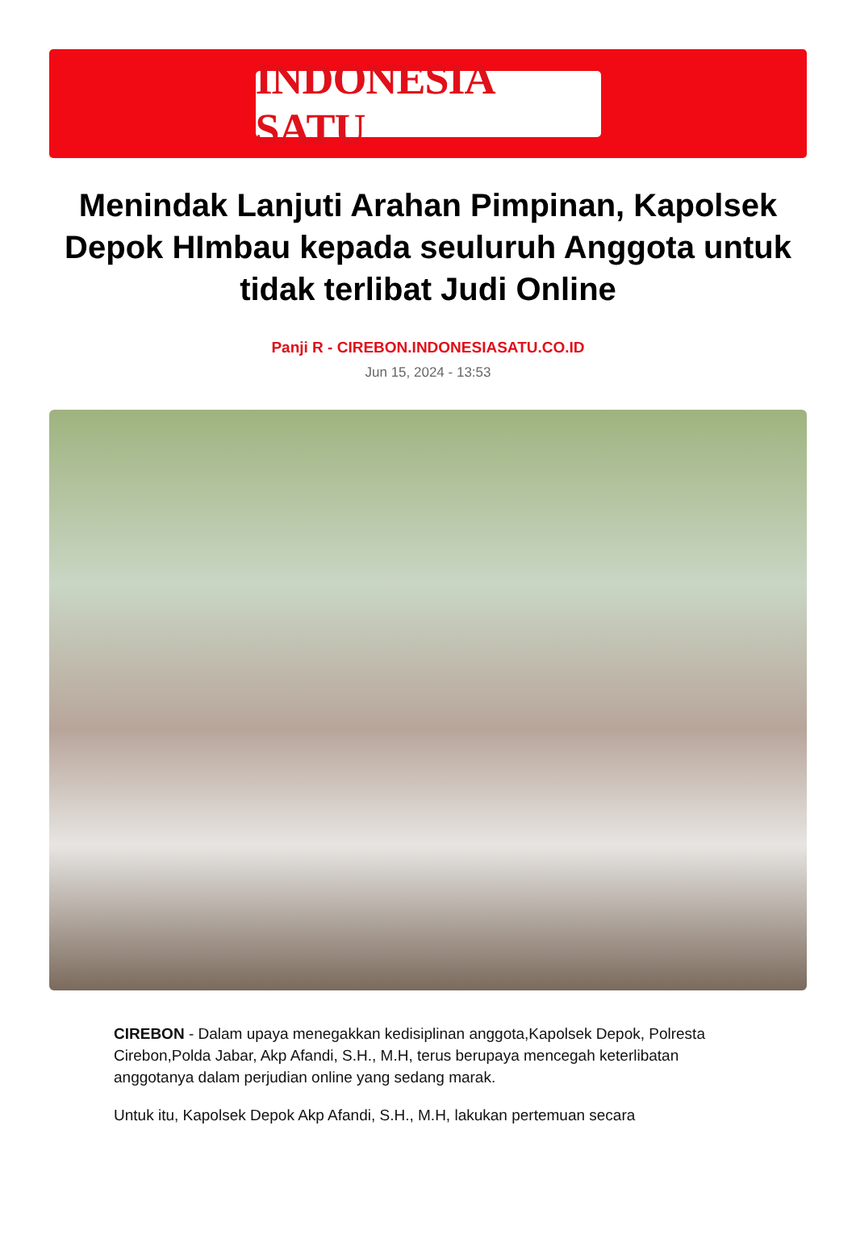INDONESIA SATU
Menindak Lanjuti Arahan Pimpinan, Kapolsek Depok HImbau kepada seuluruh Anggota untuk tidak terlibat Judi Online
Panji R - CIREBON.INDONESIASATU.CO.ID
Jun 15, 2024 - 13:53
CIREBON - Dalam upaya menegakkan kedisiplinan anggota,Kapolsek Depok, Polresta Cirebon,Polda Jabar, Akp Afandi, S.H., M.H, terus berupaya mencegah keterlibatan anggotanya dalam perjudian online yang sedang marak.
Untuk itu, Kapolsek Depok Akp Afandi, S.H., M.H, lakukan pertemuan secara